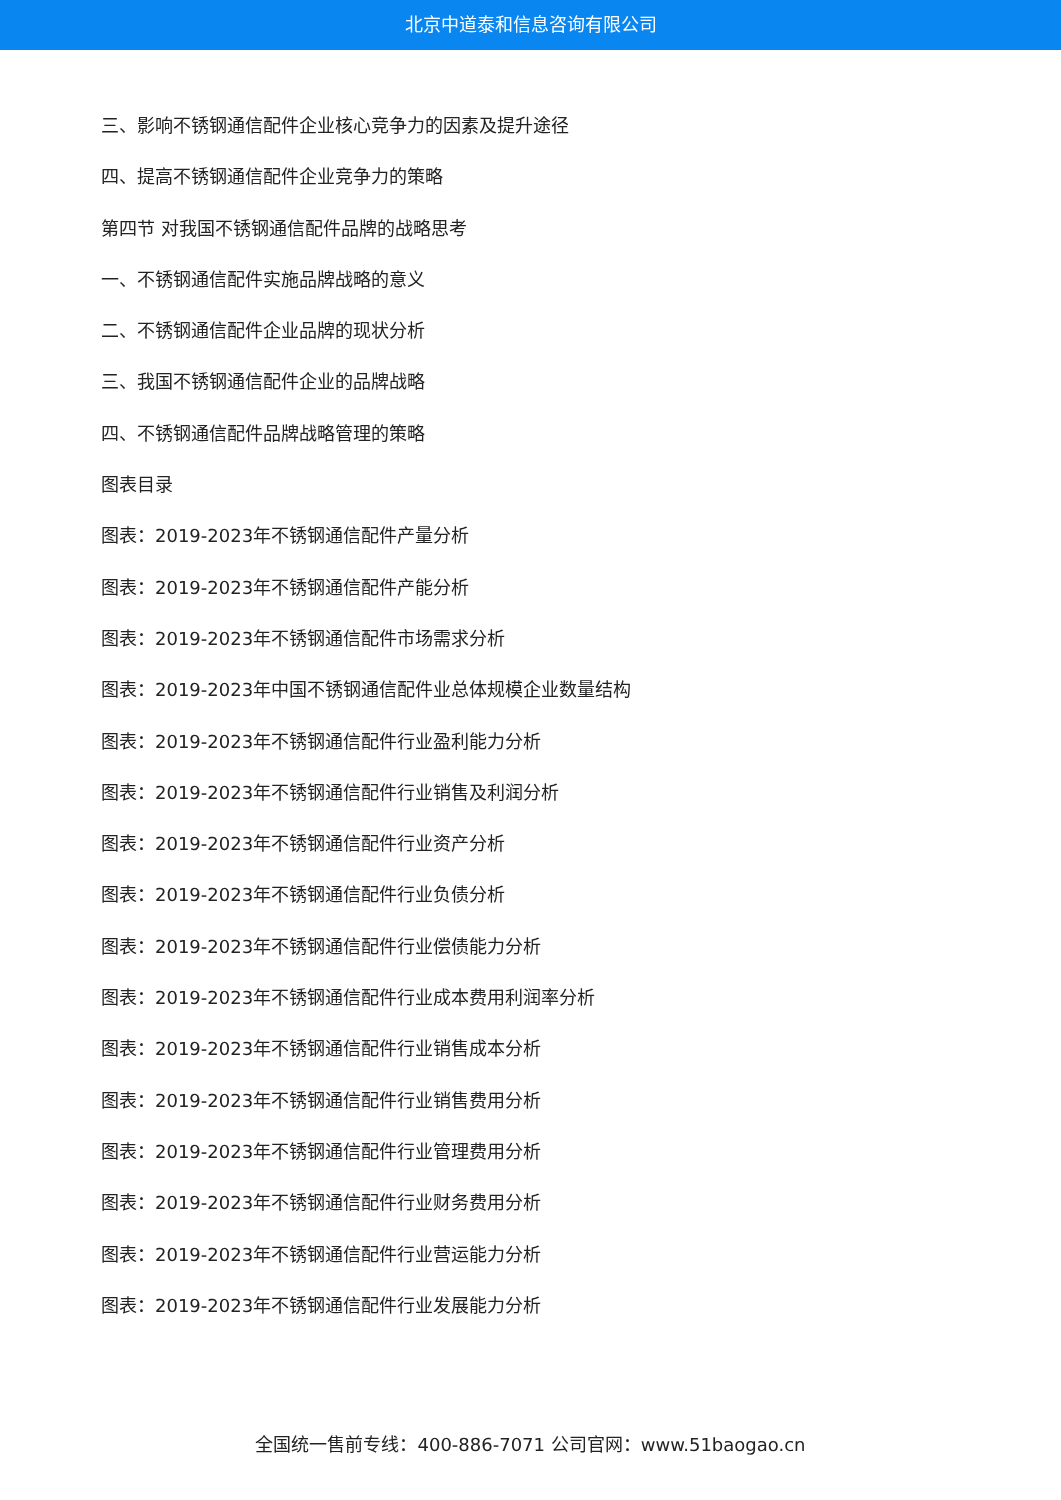北京中道泰和信息咨询有限公司
三、影响不锈钢通信配件企业核心竞争力的因素及提升途径
四、提高不锈钢通信配件企业竞争力的策略
第四节 对我国不锈钢通信配件品牌的战略思考
一、不锈钢通信配件实施品牌战略的意义
二、不锈钢通信配件企业品牌的现状分析
三、我国不锈钢通信配件企业的品牌战略
四、不锈钢通信配件品牌战略管理的策略
图表目录
图表：2019-2023年不锈钢通信配件产量分析
图表：2019-2023年不锈钢通信配件产能分析
图表：2019-2023年不锈钢通信配件市场需求分析
图表：2019-2023年中国不锈钢通信配件业总体规模企业数量结构
图表：2019-2023年不锈钢通信配件行业盈利能力分析
图表：2019-2023年不锈钢通信配件行业销售及利润分析
图表：2019-2023年不锈钢通信配件行业资产分析
图表：2019-2023年不锈钢通信配件行业负债分析
图表：2019-2023年不锈钢通信配件行业偿债能力分析
图表：2019-2023年不锈钢通信配件行业成本费用利润率分析
图表：2019-2023年不锈钢通信配件行业销售成本分析
图表：2019-2023年不锈钢通信配件行业销售费用分析
图表：2019-2023年不锈钢通信配件行业管理费用分析
图表：2019-2023年不锈钢通信配件行业财务费用分析
图表：2019-2023年不锈钢通信配件行业营运能力分析
图表：2019-2023年不锈钢通信配件行业发展能力分析
全国统一售前专线：400-886-7071 公司官网：www.51baogao.cn